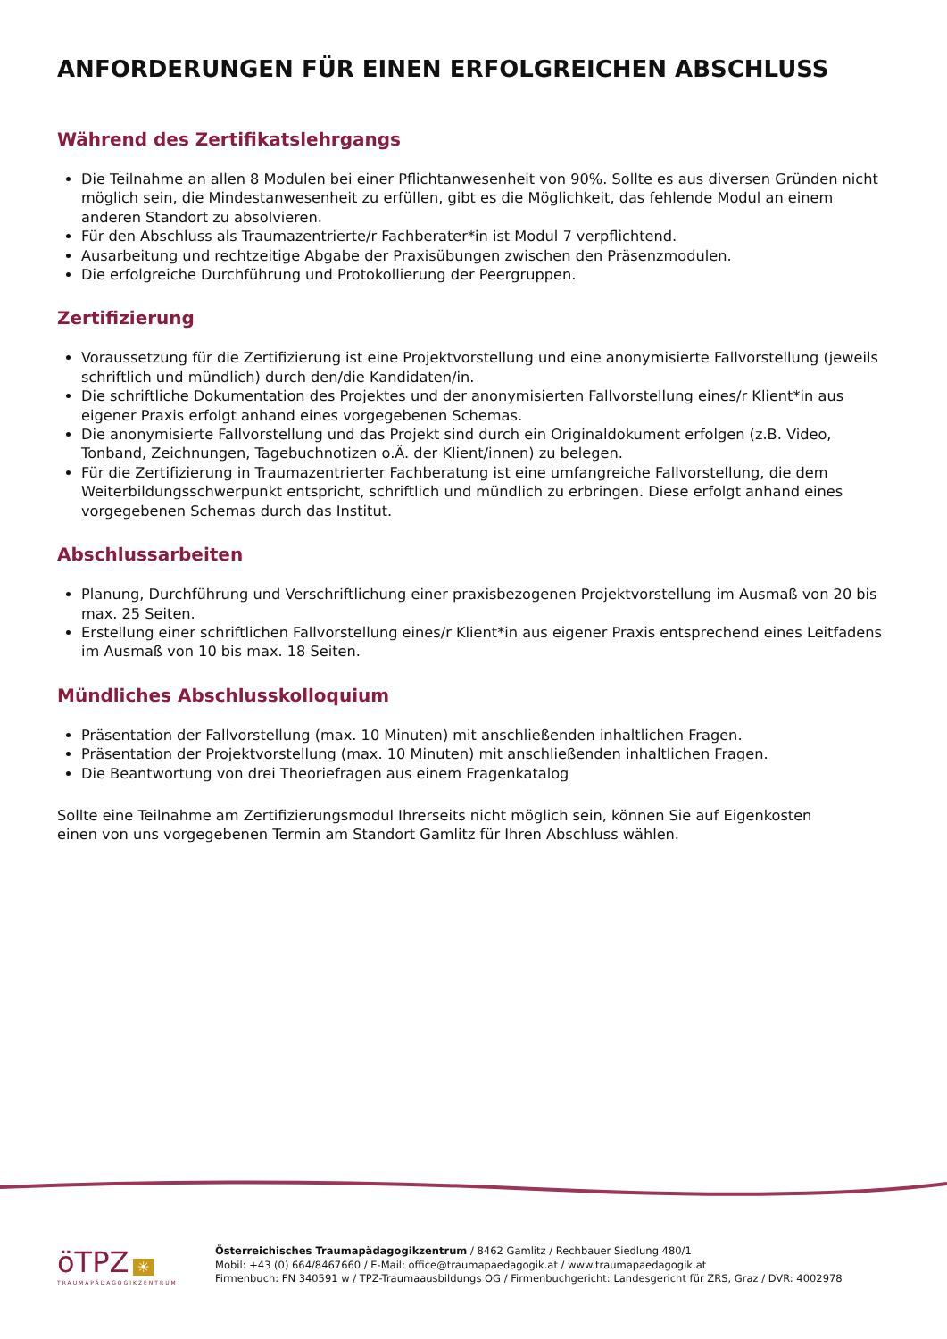ANFORDERUNGEN FÜR EINEN ERFOLGREICHEN ABSCHLUSS
Während des Zertifikatslehrgangs
Die Teilnahme an allen 8 Modulen bei einer Pflichtanwesenheit von 90%. Sollte es aus diversen Gründen nicht möglich sein, die Mindestanwesenheit zu erfüllen, gibt es die Möglichkeit, das fehlende Modul an einem anderen Standort zu absolvieren.
Für den Abschluss als Traumazentrierte/r Fachberater*in ist Modul 7 verpflichtend.
Ausarbeitung und rechtzeitige Abgabe der Praxisübungen zwischen den Präsenzmodulen.
Die erfolgreiche Durchführung und Protokollierung der Peergruppen.
Zertifizierung
Voraussetzung für die Zertifizierung ist eine Projektvorstellung und eine anonymisierte Fallvorstellung (jeweils schriftlich und mündlich) durch den/die Kandidaten/in.
Die schriftliche Dokumentation des Projektes und der anonymisierten Fallvorstellung eines/r Klient*in aus eigener Praxis erfolgt anhand eines vorgegebenen Schemas.
Die anonymisierte Fallvorstellung und das Projekt sind durch ein Originaldokument erfolgen (z.B. Video, Tonband, Zeichnungen, Tagebuchnotizen o.Ä. der Klient/innen) zu belegen.
Für die Zertifizierung in Traumazentrierter Fachberatung ist eine umfangreiche Fallvorstellung, die dem Weiterbildungsschwerpunkt entspricht, schriftlich und mündlich zu erbringen. Diese erfolgt anhand eines vorgegebenen Schemas durch das Institut.
Abschlussarbeiten
Planung, Durchführung und Verschriftlichung einer praxisbezogenen Projektvorstellung im Ausmaß von 20 bis max. 25 Seiten.
Erstellung einer schriftlichen Fallvorstellung eines/r Klient*in aus eigener Praxis entsprechend eines Leitfadens im Ausmaß von 10 bis max. 18 Seiten.
Mündliches Abschlusskolloquium
Präsentation der Fallvorstellung (max. 10 Minuten) mit anschließenden inhaltlichen Fragen.
Präsentation der Projektvorstellung (max. 10 Minuten) mit anschließenden inhaltlichen Fragen.
Die Beantwortung von drei Theoriefragen aus einem Fragenkatalog
Sollte eine Teilnahme am Zertifizierungsmodul Ihrerseits nicht möglich sein, können Sie auf Eigenkosten
einen von uns vorgegebenen Termin am Standort Gamlitz für Ihren Abschluss wählen.
öTPZ ☀
TRAUMAPÄDAGOGIKZENTRUM
Österreichisches Traumapädagogikzentrum / 8462 Gamlitz / Rechbauer Siedlung 480/1
Mobil: +43 (0) 664/8467660 / E-Mail: office@traumapaedagogik.at / www.traumapaedagogik.at
Firmenbuch: FN 340591 w / TPZ-Traumaausbildungs OG / Firmenbuchgericht: Landesgericht für ZRS, Graz / DVR: 4002978